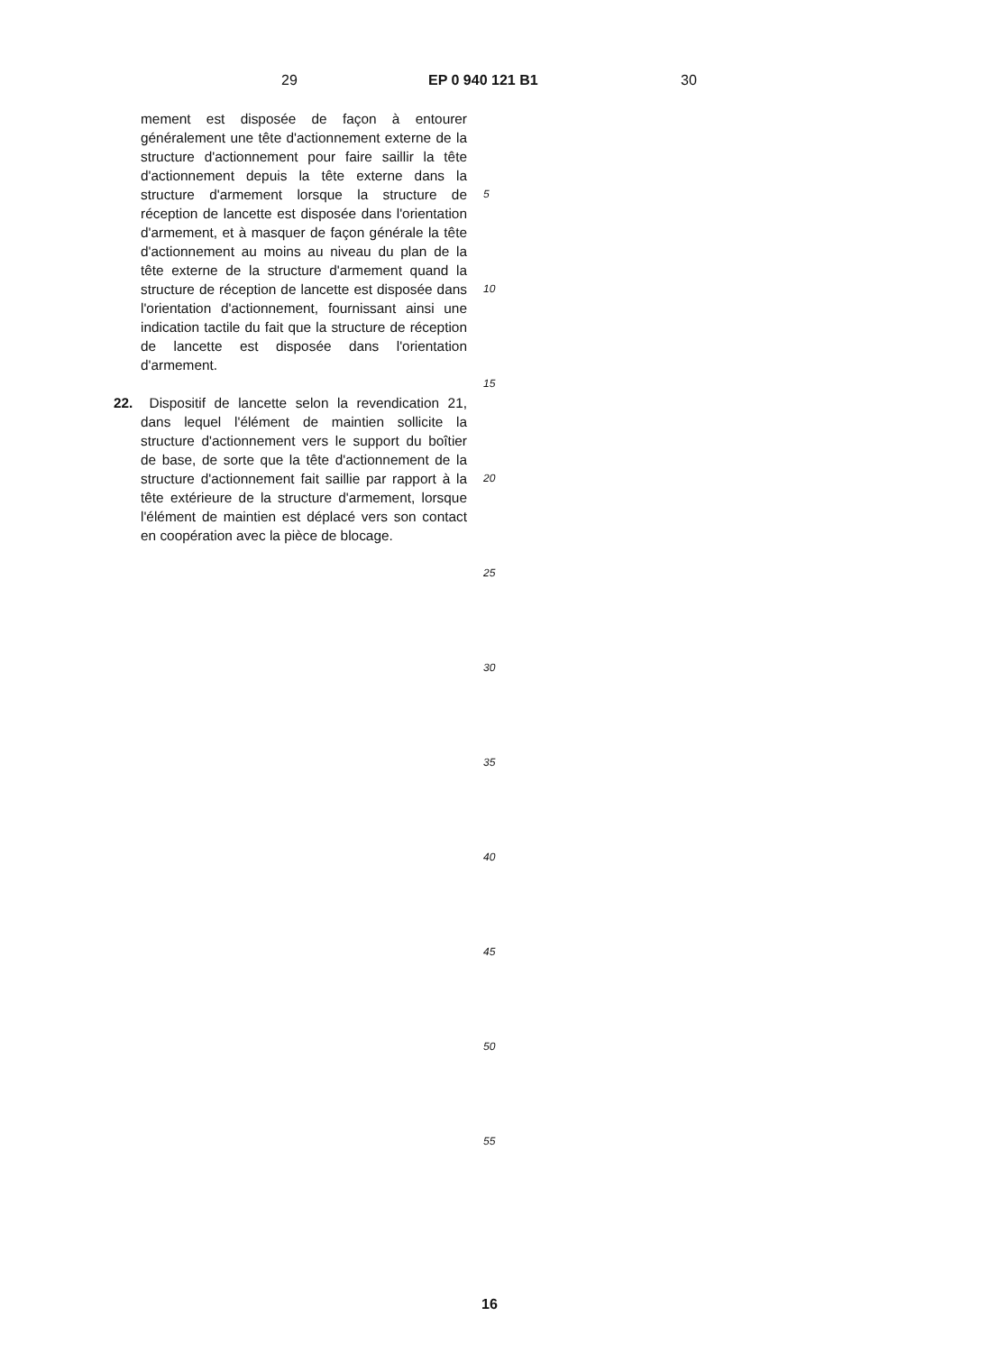29 EP 0 940 121 B1 30
mement est disposée de façon à entourer généralement une tête d'actionnement externe de la structure d'actionnement pour faire saillir la tête d'actionnement depuis la tête externe dans la structure d'armement lorsque la structure de réception de lancette est disposée dans l'orientation d'armement, et à masquer de façon générale la tête d'actionnement au moins au niveau du plan de la tête externe de la structure d'armement quand la structure de réception de lancette est disposée dans l'orientation d'actionnement, fournissant ainsi une indication tactile du fait que la structure de réception de lancette est disposée dans l'orientation d'armement.
22. Dispositif de lancette selon la revendication 21, dans lequel l'élément de maintien sollicite la structure d'actionnement vers le support du boîtier de base, de sorte que la tête d'actionnement de la structure d'actionnement fait saillie par rapport à la tête extérieure de la structure d'armement, lorsque l'élément de maintien est déplacé vers son contact en coopération avec la pièce de blocage.
5
10
15
20
25
30
35
40
45
50
55
16